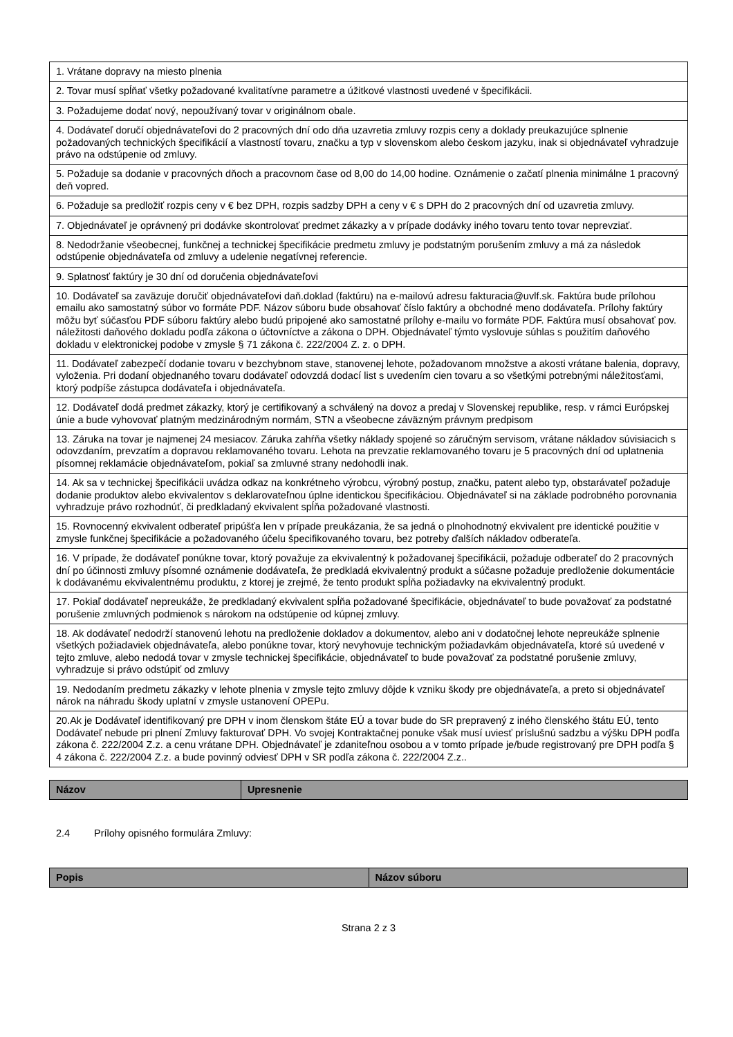| 1. Vrátane dopravy na miesto plnenia |
| 2. Tovar musí spĺňať všetky požadované kvalitatívne parametre a úžitkové vlastnosti uvedené v špecifikácii. |
| 3. Požadujeme dodať nový, nepoužívaný tovar v originálnom obale. |
| 4. Dodávateľ doručí objednávateľovi do 2 pracovných dní odo dňa uzavretia zmluvy rozpis ceny a doklady preukazujúce splnenie požadovaných technických špecifikácií a vlastností tovaru, značku a typ v slovenskom alebo českom jazyku, inak si objednávateľ vyhradzuje právo na odstúpenie od zmluvy. |
| 5. Požaduje sa dodanie v pracovných dňoch a pracovnom čase od 8,00 do 14,00 hodine. Oznámenie o začatí plnenia minimálne 1 pracovný deň vopred. |
| 6. Požaduje sa predložiť rozpis ceny v € bez DPH, rozpis sadzby DPH a ceny v € s DPH do 2 pracovných dní od uzavretia zmluvy. |
| 7. Objednávateľ je oprávnený pri dodávke skontrolovať predmet zákazky a v prípade dodávky iného tovaru tento tovar neprevziať. |
| 8. Nedodržanie všeobecnej, funkčnej a technickej špecifikácie predmetu zmluvy je podstatným porušením zmluvy a má za následok odstúpenie objednávateľa od zmluvy a udelenie negatívnej referencie. |
| 9. Splatnosť faktúry je 30 dní od doručenia objednávateľovi |
| 10. Dodávateľ sa zaväzuje doručiť objednávateľovi daň.doklad (faktúru) na e-mailovú adresu fakturacia@uvlf.sk. Faktúra bude prílohou emailu ako samostatný súbor vo formáte PDF. Názov súboru bude obsahovať číslo faktúry a obchodné meno dodávateľa. Prílohy faktúry môžu byť súčasťou PDF súboru faktúry alebo budú pripojené ako samostatné prílohy e-mailu vo formáte PDF. Faktúra musí obsahovať pov. náležitosti daňového dokladu podľa zákona o účtovníctve a zákona o DPH. Objednávateľ týmto vyslovuje súhlas s použitím daňového dokladu v elektronickej podobe v zmysle § 71 zákona č. 222/2004 Z. z. o DPH. |
| 11. Dodávateľ zabezpečí dodanie tovaru v bezchybnom stave, stanovenej lehote, požadovanom množstve a akosti vrátane balenia, dopravy, vyloženia. Pri dodaní objednaného tovaru dodávateľ odovzdá dodací list s uvedením cien tovaru a so všetkými potrebnými náležitosťami, ktorý podpíše zástupca dodávateľa i objednávateľa. |
| 12. Dodávateľ dodá predmet zákazky, ktorý je certifikovaný a schválený na dovoz a predaj v Slovenskej republike, resp. v rámci Európskej únie a bude vyhovovať platným medzinárodným normám, STN a všeobecne záväzným právnym predpisom |
| 13. Záruka na tovar je najmenej 24 mesiacov. Záruka zahŕňa všetky náklady spojené so záručným servisom, vrátane nákladov súvisiacich s odovzdaním, prevzatím a dopravou reklamovaného tovaru. Lehota na prevzatie reklamovaného tovaru je 5 pracovných dní od uplatnenia písomnej reklamácie objednávateľom, pokiaľ sa zmluvné strany nedohodli inak. |
| 14. Ak sa v technickej špecifikácii uvádza odkaz na konkrétneho výrobcu, výrobný postup, značku, patent alebo typ, obstarávateľ požaduje dodanie produktov alebo ekvivalentov s deklarovateľnou úplne identickou špecifikáciou. Objednávateľ si na základe podrobného porovnania vyhradzuje právo rozhodnúť, či predkladaný ekvivalent spĺňa požadované vlastnosti. |
| 15. Rovnocenný ekvivalent odberateľ pripúšťa len v prípade preukázania, že sa jedná o plnohodnotný ekvivalent pre identické použitie v zmysle funkčnej špecifikácie a požadovaného účelu špecifikovaného tovaru, bez potreby ďalších nákladov odberateľa. |
| 16. V prípade, že dodávateľ ponúkne tovar, ktorý považuje za ekvivalentný k požadovanej špecifikácii, požaduje odberateľ do 2 pracovných dní po účinnosti zmluvy písomné oznámenie dodávateľa, že predkladá ekvivalentný produkt a súčasne požaduje predloženie dokumentácie k dodávanému ekvivalentnému produktu, z ktorej je zrejmé, že tento produkt spĺňa požiadavky na ekvivalentný produkt. |
| 17. Pokiaľ dodávateľ nepreukáže, že predkladaný ekvivalent spĺňa požadované špecifikácie, objednávateľ to bude považovať za podstatné porušenie zmluvných podmienok s nárokom na odstúpenie od kúpnej zmluvy. |
| 18. Ak dodávateľ nedodrží stanovenú lehotu na predloženie dokladov a dokumentov, alebo ani v dodatočnej lehote nepreukáže splnenie všetkých požiadaviek objednávateľa, alebo ponúkne tovar, ktorý nevyhovuje technickým požiadavkám objednávateľa, ktoré sú uvedené v tejto zmluve, alebo nedodá tovar v zmysle technickej špecifikácie, objednávateľ to bude považovať za podstatné porušenie zmluvy, vyhradzuje si právo odstúpiť od zmluvy |
| 19. Nedodaním predmetu zákazky v lehote plnenia v zmysle tejto zmluvy dôjde k vzniku škody pre objednávateľa, a preto si objednávateľ nárok na náhradu škody uplatní v zmysle ustanovení OPEPu. |
| 20.Ak je Dodávateľ identifikovaný pre DPH v inom členskom štáte EÚ a tovar bude do SR prepravený z iného členského štátu EÚ, tento Dodávateľ nebude pri plnení Zmluvy fakturovať DPH. Vo svojej Kontraktačnej ponuke však musí uviesť príslušnú sadzbu a výšku DPH podľa zákona č. 222/2004 Z.z. a cenu vrátane DPH. Objednávateľ je zdaniteľnou osobou a v tomto prípade je/bude registrovaný pre DPH podľa § 4 zákona č. 222/2004 Z.z. a bude povinný odviesť DPH v SR podľa zákona č. 222/2004 Z.z.. |
| Názov | Upresnenie |
| --- | --- |
2.4 Prílohy opisného formulára Zmluvy:
| Popis | Názov súboru |
| --- | --- |
Strana 2 z 3